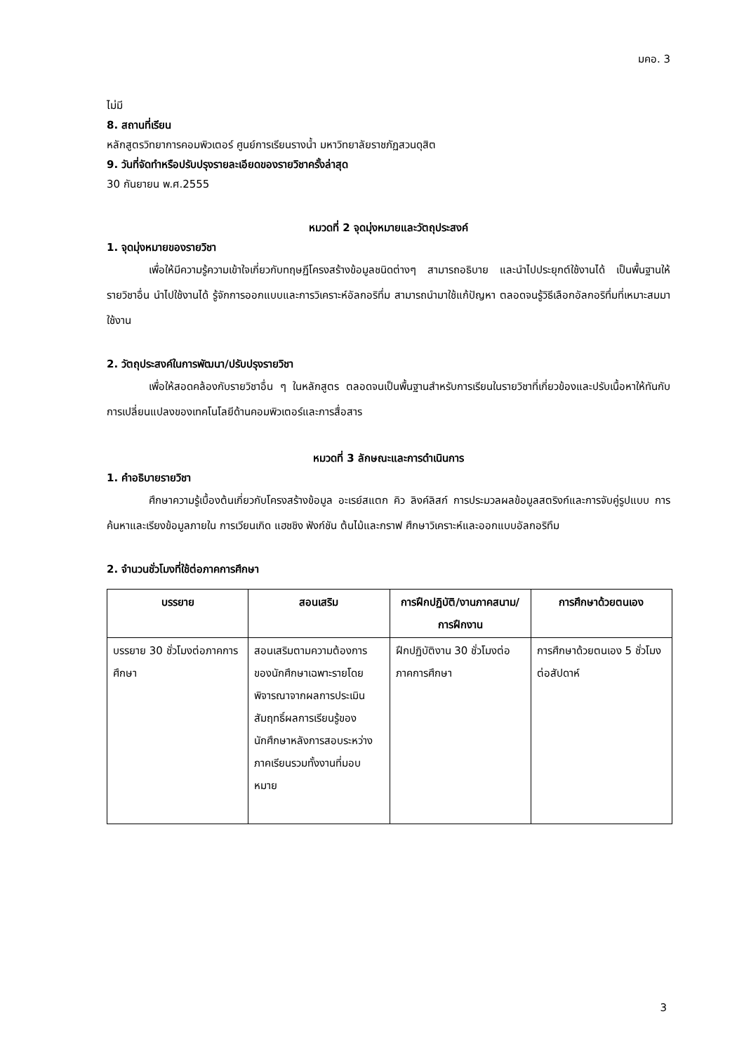มคอ. 3
ไม่มี
8. สถานที่เรียน
หลักสูตรวิทยาการคอมพิวเตอร์ ศูนย์การเรียนรางน้ำ มหาวิทยาลัยราชภัฏสวนดุสิต
9. วันที่จัดทำหรือปรับปรุงรายละเอียดของรายวิชาครั้งล่าสุด
30 กันยายน พ.ศ.2555
หมวดที่ 2 จุดมุ่งหมายและวัตถุประสงค์
1. จุดมุ่งหมายของรายวิชา
เพื่อให้มีความรู้ความเข้าใจเกี่ยวกับทฤษฏีโครงสร้างข้อมูลชนิดต่างๆ สามารถอธิบาย และนำไปประยุกต์ใช้งานได้ เป็นพื้นฐานให้รายวิชาอื่น นำไปใช้งานได้ รู้จักการออกแบบและการวิเคราะห์อัลกอริทึ่ม สามารถนำมาใช้แก้ปัญหา ตลอดจนรู้วิธีเลือกอัลกอริทึ่มที่เหมาะสมมาใช้งาน
2. วัตถุประสงค์ในการพัฒนา/ปรับปรุงรายวิชา
เพื่อให้สอดคล้องกับรายวิชาอื่น ๆ ในหลักสูตร ตลอดจนเป็นพื้นฐานสำหรับการเรียนในรายวิชาที่เกี่ยวข้องและปรับเนื้อหาให้ทันกับการเปลี่ยนแปลงของเทคโนโลยีด้านคอมพิวเตอร์และการสื่อสาร
หมวดที่ 3 ลักษณะและการดำเนินการ
1. คำอธิบายรายวิชา
ศึกษาความรู้เบื้องต้นเกี่ยวกับโครงสร้างข้อมูล อะเรย์สแตก คิว ลิงค์ลิสก์ การประมวลผลข้อมูลสตริงก์และการจับคู่รูปแบบ การค้นหาและเรียงข้อมูลภายใน การเวียนเกิด แฮชชิง ฟังก์ชัน ต้นไม้และกราฟ ศึกษาวิเคราะห์และออกแบบอัลกอริทึม
2. จำนวนชั่วโมงที่ใช้ต่อภาคการศึกษา
| บรรยาย | สอนเสริม | การฝึกปฏิบัติ/งานภาคสนาม/การฝึกงาน | การศึกษาด้วยตนเอง |
| --- | --- | --- | --- |
| บรรยาย 30 ชั่วโมงต่อภาคการศึกษา | สอนเสริมตามความต้องการของนักศึกษาเฉพาะรายโดยพิจารณาจากผลการประเมินสัมฤทธิ์ผลการเรียนรู้ของนักศึกษาหลังการสอบระหว่างภาคเรียนรวมทั้งงานที่มอบหมาย | ฝึกปฏิบัติงาน 30 ชั่วโมงต่อภาคการศึกษา | การศึกษาด้วยตนเอง 5 ชั่วโมงต่อสัปดาห์ |
3